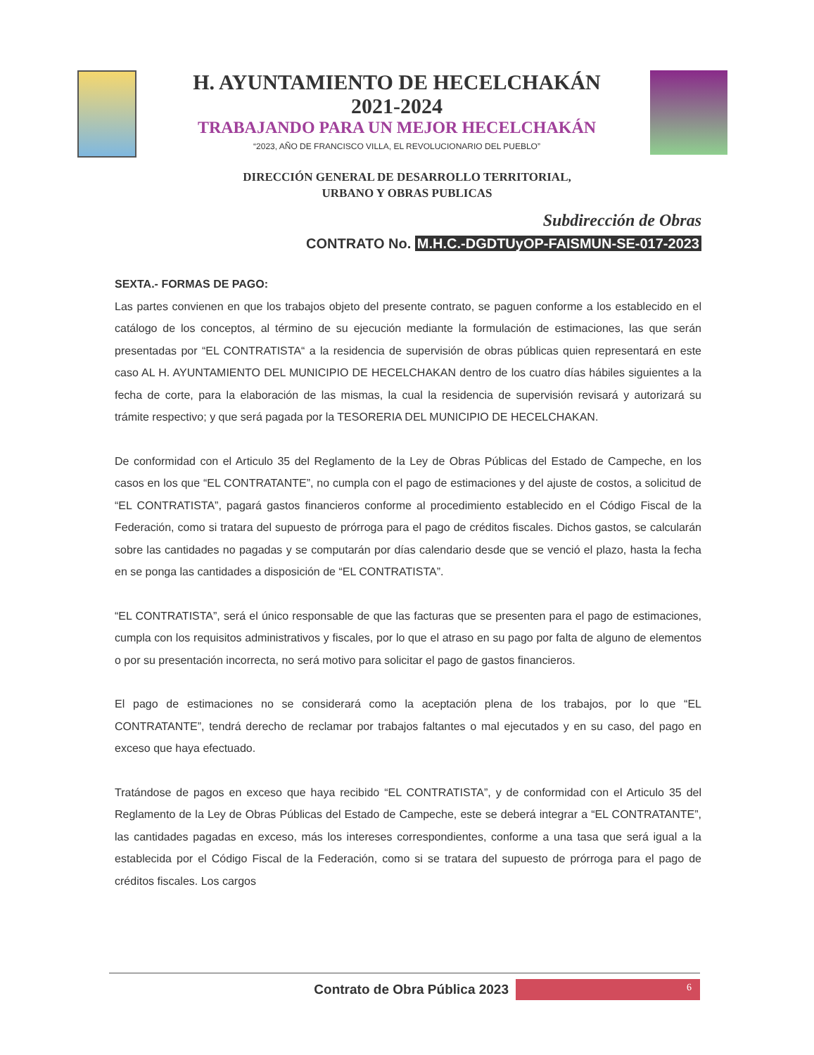H. AYUNTAMIENTO DE HECELCHAKÁN
2021-2024
TRABAJANDO PARA UN MEJOR HECELCHAKÁN
“2023, AÑO DE FRANCISCO VILLA, EL REVOLUCIONARIO DEL PUEBLO”
DIRECCIÓN GENERAL DE DESARROLLO TERRITORIAL,
URBANO Y OBRAS PUBLICAS
Subdirección de Obras
CONTRATO No. M.H.C.-DGDTUyOP-FAISMUN-SE-017-2023
SEXTA.- FORMAS DE PAGO:
Las partes convienen en que los trabajos objeto del presente contrato, se paguen conforme a los establecido en el catálogo de los conceptos, al término de su ejecución mediante la formulación de estimaciones, las que serán presentadas por “EL CONTRATISTA“ a la residencia de supervisión de obras públicas quien representará en este caso AL H. AYUNTAMIENTO DEL MUNICIPIO DE HECELCHAKAN dentro de los cuatro días hábiles siguientes a la fecha de corte, para la elaboración de las mismas, la cual la residencia de supervisión revisará y autorizará su trámite respectivo; y que será pagada por la TESORERIA DEL MUNICIPIO DE HECELCHAKAN.
De conformidad con el Articulo 35 del Reglamento de la Ley de Obras Públicas del Estado de Campeche, en los casos en los que “EL CONTRATANTE”, no cumpla con el pago de estimaciones y del ajuste de costos, a solicitud de “EL CONTRATISTA”, pagará gastos financieros conforme al procedimiento establecido en el Código Fiscal de la Federación, como si tratara del supuesto de prórroga para el pago de créditos fiscales. Dichos gastos, se calcularán sobre las cantidades no pagadas y se computarán por días calendario desde que se venció el plazo, hasta la fecha en se ponga las cantidades a disposición de “EL CONTRATISTA”.
“EL CONTRATISTA”, será el único responsable de que las facturas que se presenten para el pago de estimaciones, cumpla con los requisitos administrativos y fiscales, por lo que el atraso en su pago por falta de alguno de elementos o por su presentación incorrecta, no será motivo para solicitar el pago de gastos financieros.
El pago de estimaciones no se considerará como la aceptación plena de los trabajos, por lo que “EL CONTRATANTE”, tendrá derecho de reclamar por trabajos faltantes o mal ejecutados y en su caso, del pago en exceso que haya efectuado.
Tratándose de pagos en exceso que haya recibido “EL CONTRATISTA”, y de conformidad con el Articulo 35 del Reglamento de la Ley de Obras Públicas del Estado de Campeche, este se deberá integrar a “EL CONTRATANTE”, las cantidades pagadas en exceso, más los intereses correspondientes, conforme a una tasa que será igual a la establecida por el Código Fiscal de la Federación, como si se tratara del supuesto de prórroga para el pago de créditos fiscales. Los cargos
Contrato de Obra Pública 2023
6